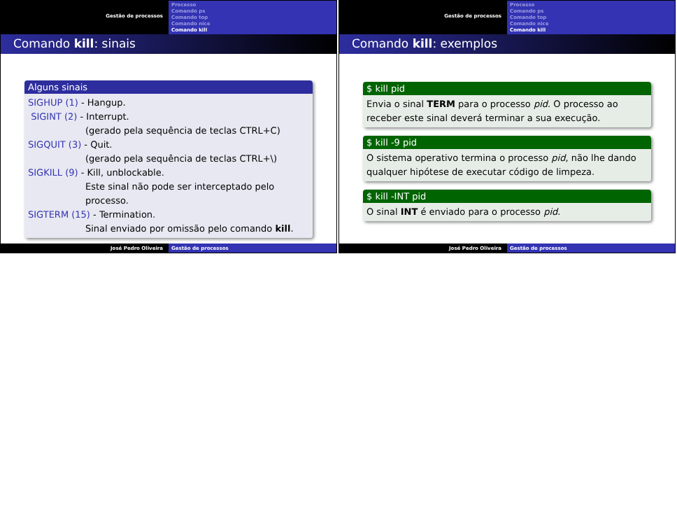Gestão de processos
Processo
Comando ps
Comando top
Comando nice
Comando kill
Comando kill: sinais
Alguns sinais
SIGHUP (1) - Hangup.
SIGINT (2) - Interrupt.
(gerado pela sequência de teclas CTRL+C)
SIGQUIT (3) - Quit.
(gerado pela sequência de teclas CTRL+\)
SIGKILL (9) - Kill, unblockable.
Este sinal não pode ser interceptado pelo processo.
SIGTERM (15) - Termination.
Sinal enviado por omissão pelo comando kill.
José Pedro Oliveira Gestão de processos
Gestão de processos
Processo
Comando ps
Comando top
Comando nice
Comando kill
Comando kill: exemplos
$ kill pid
Envia o sinal TERM para o processo pid. O processo ao receber este sinal deverá terminar a sua execução.
$ kill -9 pid
O sistema operativo termina o processo pid, não lhe dando qualquer hipótese de executar código de limpeza.
$ kill -INT pid
O sinal INT é enviado para o processo pid.
José Pedro Oliveira Gestão de processos